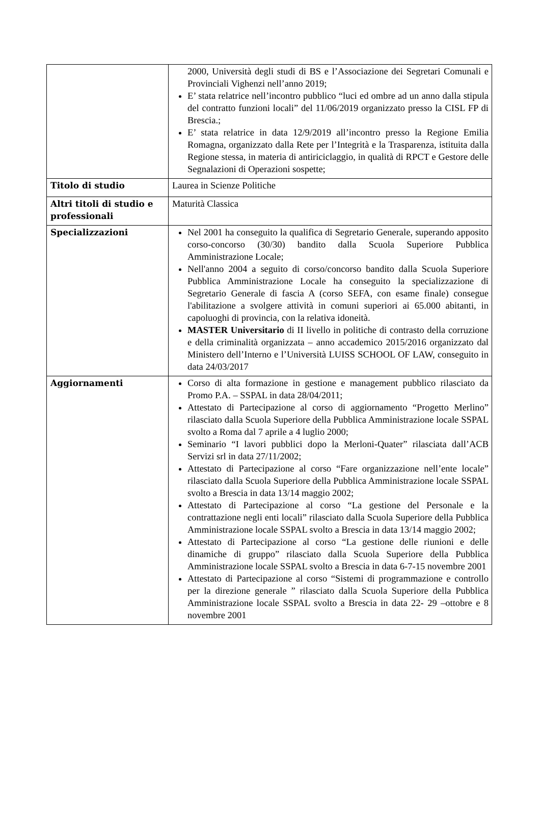| | 2000, Università degli studi di BS e l’Associazione dei Segretari Comunali e Provinciali Vighenzi nell’anno 2019; E’ stata relatrice nell’incontro pubblico “luci ed ombre ad un anno dalla stipula del contratto funzioni locali” del 11/06/2019 organizzato presso la CISL FP di Brescia.; E’ stata relatrice in data 12/9/2019 all’incontro presso la Regione Emilia Romagna, organizzato dalla Rete per l’Integrità e la Trasparenza, istituita dalla Regione stessa, in materia di antiriciclaggio, in qualità di RPCT e Gestore delle Segnalazioni di Operazioni sospette; |
| Titolo di studio | Laurea in Scienze Politiche |
| Altri titoli di studio e professionali | Maturità Classica |
| Specializzazioni | Nel 2001 ha conseguito la qualifica di Segretario Generale, superando apposito corso-concorso (30/30) bandito dalla Scuola Superiore Pubblica Amministrazione Locale; Nell'anno 2004 a seguito di corso/concorso bandito dalla Scuola Superiore Pubblica Amministrazione Locale ha conseguito la specializzazione di Segretario Generale di fascia A (corso SEFA, con esame finale) consegue l'abilitazione a svolgere attività in comuni superiori ai 65.000 abitanti, in capoluoghi di provincia, con la relativa idoneità. MASTER Universitario di II livello in politiche di contrasto della corruzione e della criminalità organizzata – anno accademico 2015/2016 organizzato dal Ministero dell’Interno e l’Università LUISS SCHOOL OF LAW, conseguito in data 24/03/2017 |
| Aggiornamenti | Corso di alta formazione in gestione e management pubblico rilasciato da Promo P.A. – SSPAL in data 28/04/2011; Attestato di Partecipazione al corso di aggiornamento “Progetto Merlino” rilasciato dalla Scuola Superiore della Pubblica Amministrazione locale SSPAL svolto a Roma dal 7 aprile a 4 luglio 2000; Seminario “I lavori pubblici dopo la Merloni-Quater” rilasciata dall’ACB Servizi srl in data 27/11/2002; Attestato di Partecipazione al corso “Fare organizzazione nell’ente locale” rilasciato dalla Scuola Superiore della Pubblica Amministrazione locale SSPAL svolto a Brescia in data 13/14 maggio 2002; Attestato di Partecipazione al corso “La gestione del Personale e la contrattazione negli enti locali” rilasciato dalla Scuola Superiore della Pubblica Amministrazione locale SSPAL svolto a Brescia in data 13/14 maggio 2002; Attestato di Partecipazione al corso “La gestione delle riunioni e delle dinamiche di gruppo” rilasciato dalla Scuola Superiore della Pubblica Amministrazione locale SSPAL svolto a Brescia in data 6-7-15 novembre 2001 Attestato di Partecipazione al corso “Sistemi di programmazione e controllo per la direzione generale ” rilasciato dalla Scuola Superiore della Pubblica Amministrazione locale SSPAL svolto a Brescia in data 22- 29 –ottobre e 8 novembre 2001 |